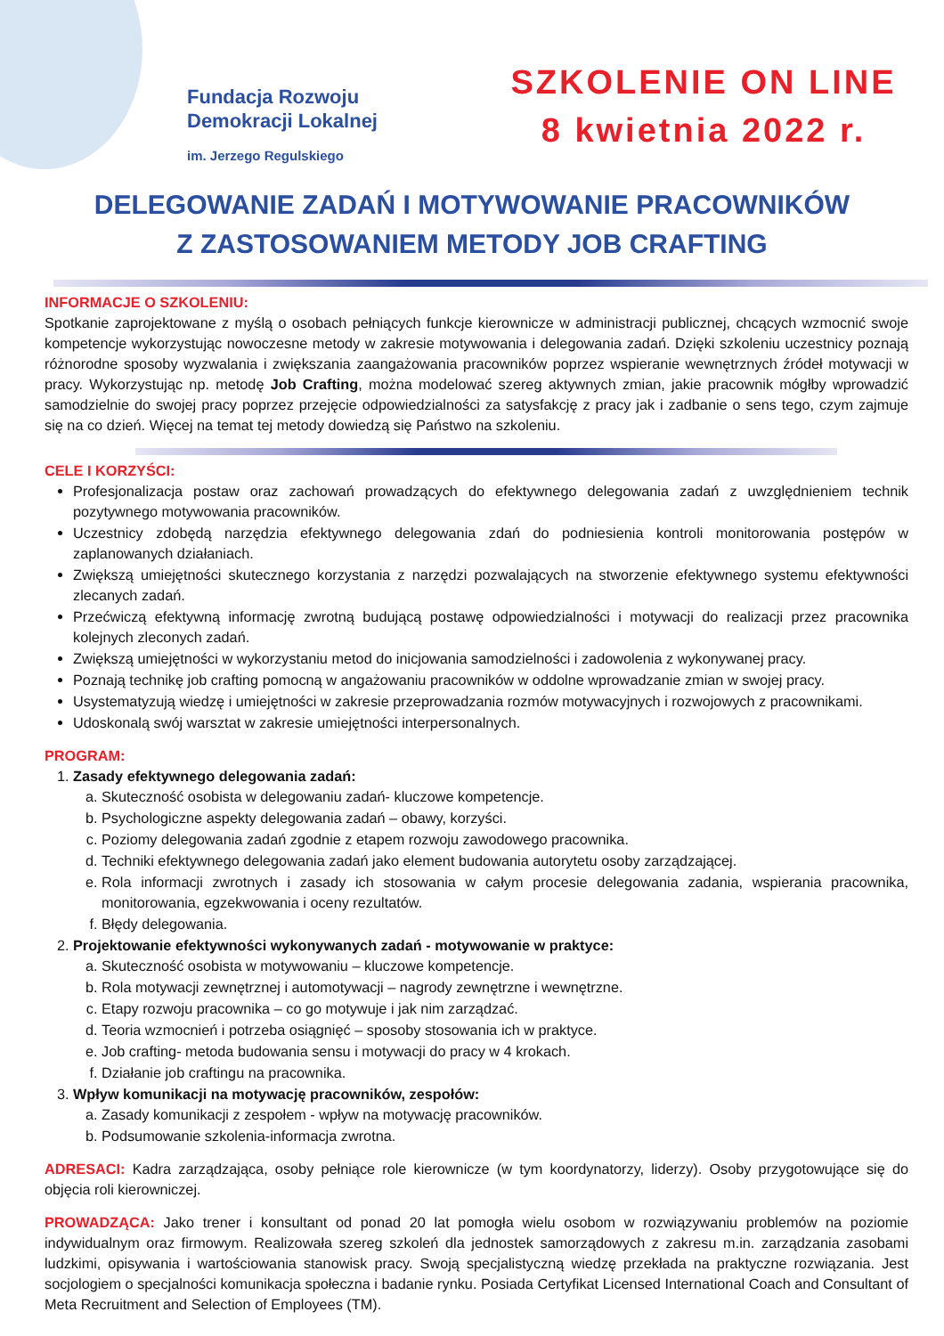Fundacja Rozwoju
Demokracji Lokalnej
im. Jerzego Regulskiego
SZKOLENIE ON LINE
8 kwietnia 2022 r.
DELEGOWANIE ZADAŃ I MOTYWOWANIE PRACOWNIKÓW
Z ZASTOSOWANIEM METODY JOB CRAFTING
INFORMACJE O SZKOLENIU:
Spotkanie zaprojektowane z myślą o osobach pełniących funkcje kierownicze w administracji publicznej, chcących wzmocnić swoje kompetencje wykorzystując nowoczesne metody w zakresie motywowania i delegowania zadań. Dzięki szkoleniu uczestnicy poznają różnorodne sposoby wyzwalania i zwiększania zaangażowania pracowników poprzez wspieranie wewnętrznych źródeł motywacji w pracy. Wykorzystując np. metodę Job Crafting, można modelować szereg aktywnych zmian, jakie pracownik mógłby wprowadzić samodzielnie do swojej pracy poprzez przejęcie odpowiedzialności za satysfakcję z pracy jak i zadbanie o sens tego, czym zajmuje się na co dzień. Więcej na temat tej metody dowiedzą się Państwo na szkoleniu.
CELE I KORZYŚCI:
Profesjonalizacja postaw oraz zachowań prowadzących do efektywnego delegowania zadań z uwzględnieniem technik pozytywnego motywowania pracowników.
Uczestnicy zdobędą narzędzia efektywnego delegowania zdań do podniesienia kontroli monitorowania postępów w zaplanowanych działaniach.
Zwiększą umiejętności skutecznego korzystania z narzędzi pozwalających na stworzenie efektywnego systemu efektywności zlecanych zadań.
Przećwiczą efektywną informację zwrotną budującą postawę odpowiedzialności i motywacji do realizacji przez pracownika kolejnych zleconych zadań.
Zwiększą umiejętności w wykorzystaniu metod do inicjowania samodzielności i zadowolenia z wykonywanej pracy.
Poznają technikę job crafting pomocną w angażowaniu pracowników w oddolne wprowadzanie zmian w swojej pracy.
Usystematyzują wiedzę i umiejętności w zakresie przeprowadzania rozmów motywacyjnych i rozwojowych z pracownikami.
Udoskonalą swój warsztat w zakresie umiejętności interpersonalnych.
PROGRAM:
1. Zasady efektywnego delegowania zadań:
a. Skuteczność osobista w delegowaniu zadań- kluczowe kompetencje.
b. Psychologiczne aspekty delegowania zadań – obawy, korzyści.
c. Poziomy delegowania zadań zgodnie z etapem rozwoju zawodowego pracownika.
d. Techniki efektywnego delegowania zadań jako element budowania autorytetu osoby zarządzającej.
e. Rola informacji zwrotnych i zasady ich stosowania w całym procesie delegowania zadania, wspierania pracownika, monitorowania, egzekwowania i oceny rezultatów.
f. Błędy delegowania.
2. Projektowanie efektywności wykonywanych zadań - motywowanie w praktyce:
a. Skuteczność osobista w motywowaniu – kluczowe kompetencje.
b. Rola motywacji zewnętrznej i automotywacji – nagrody zewnętrzne i wewnętrzne.
c. Etapy rozwoju pracownika – co go motywuje i jak nim zarządzać.
d. Teoria wzmocnień i potrzeba osiągnięć – sposoby stosowania ich w praktyce.
e. Job crafting- metoda budowania sensu i motywacji do pracy w 4 krokach.
f. Działanie job craftingu na pracownika.
3. Wpływ komunikacji na motywację pracowników, zespołów:
a. Zasady komunikacji z zespołem - wpływ na motywację pracowników.
b. Podsumowanie szkolenia-informacja zwrotna.
ADRESACI: Kadra zarządzająca, osoby pełniące role kierownicze (w tym koordynatorzy, liderzy). Osoby przygotowujące się do objęcia roli kierowniczej.
PROWADZĄCA: Jako trener i konsultant od ponad 20 lat pomogła wielu osobom w rozwiązywaniu problemów na poziomie indywidualnym oraz firmowym. Realizowała szereg szkoleń dla jednostek samorządowych z zakresu m.in. zarządzania zasobami ludzkimi, opisywania i wartościowania stanowisk pracy. Swoją specjalistyczną wiedzę przekłada na praktyczne rozwiązania. Jest socjologiem o specjalności komunikacja społeczna i badanie rynku. Posiada Certyfikat Licensed International Coach and Consultant of Meta Recruitment and Selection of Employees (TM).